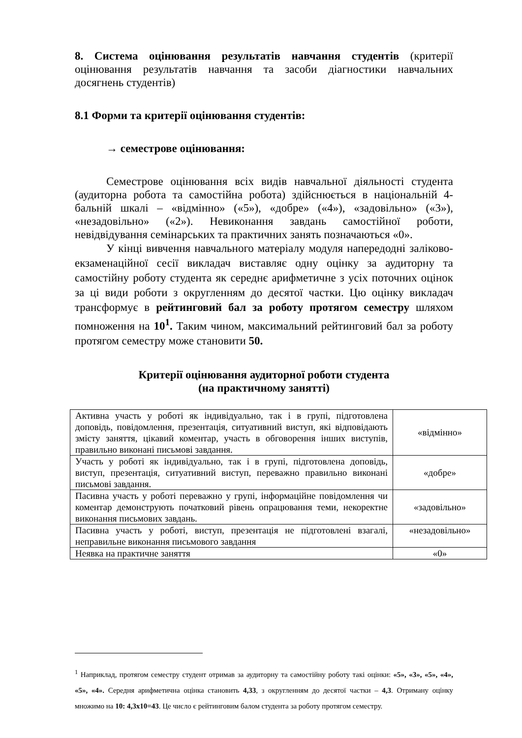8. Система оцінювання результатів навчання студентів (критерії оцінювання результатів навчання та засоби діагностики навчальних досягнень студентів)
8.1 Форми та критерії оцінювання студентів:
→ семестрове оцінювання:
Семестрове оцінювання всіх видів навчальної діяльності студента (аудиторна робота та самостійна робота) здійснюється в національній 4-бальній шкалі – «відмінно» («5»), «добре» («4»), «задовільно» («3»), «незадовільно» («2»). Невиконання завдань самостійної роботи, невідвідування семінарських та практичних занять позначаються «0».
У кінці вивчення навчального матеріалу модуля напередодні заліково-екзаменаційної сесії викладач виставляє одну оцінку за аудиторну та самостійну роботу студента як середнє арифметичне з усіх поточних оцінок за ці види роботи з округленням до десятої частки. Цю оцінку викладач трансформує в рейтинговий бал за роботу протягом семестру шляхом помноження на 10<sup>1</sup>. Таким чином, максимальний рейтинговий бал за роботу протягом семестру може становити 50.
Критерії оцінювання аудиторної роботи студента
(на практичному занятті)
| Активна участь у роботі як індивідуально, так і в групі, підготовлена доповідь, повідомлення, презентація, ситуативний виступ, які відповідають змісту заняття, цікавий коментар, участь в обговорення інших виступів, правильно виконані письмові завдання. | «відмінно» |
| Участь у роботі як індивідуально, так і в групі, підготовлена доповідь, виступ, презентація, ситуативний виступ, переважно правильно виконані письмові завдання. | «добре» |
| Пасивна участь у роботі переважно у групі, інформаційне повідомлення чи коментар демонструють початковий рівень опрацювання теми, некоректне виконання письмових завдань. | «задовільно» |
| Пасивна участь у роботі, виступ, презентація не підготовлені взагалі, неправильне виконання письмового завдання | «незадовільно» |
| Неявка на практичне заняття | «0» |
<sup>1</sup> Наприклад, протягом семестру студент отримав за аудиторну та самостійну роботу такі оцінки: «5», «3», «5», «4», «5», «4». Середня арифметична оцінка становить 4,33, з округленням до десятої частки – 4,3. Отриману оцінку множимо на 10: 4,3х10=43. Це число є рейтинговим балом студента за роботу протягом семестру.